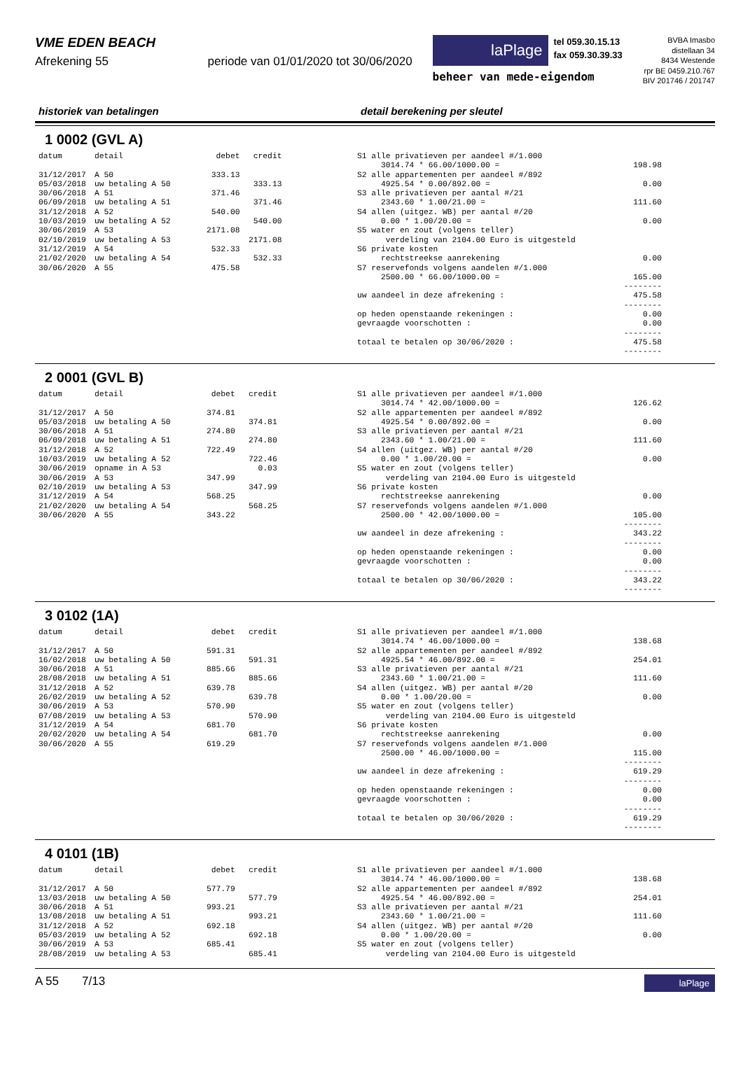VME EDEN BEACH
Afrekening 55 periode van 01/01/2020 tot 30/06/2020
laPlage
tel 059.30.15.13
fax 059.30.39.33
beheer van mede-eigendom
BVBA Imasbo
distellaan 34
8434 Westende
rpr BE 0459.210.767
BIV 201746 / 201747
historiek van betalingen detail berekening per sleutel
1 0002 (GVL A)
| datum | detail | debet | credit |
| --- | --- | --- | --- |
| 31/12/2017 | A 50 | 333.13 | |
| 05/03/2018 | uw betaling A 50 | | 333.13 |
| 30/06/2018 | A 51 | 371.46 | |
| 06/09/2018 | uw betaling A 51 | | 371.46 |
| 31/12/2018 | A 52 | 540.00 | |
| 10/03/2019 | uw betaling A 52 | | 540.00 |
| 30/06/2019 | A 53 | 2171.08 | |
| 02/10/2019 | uw betaling A 53 | | 2171.08 |
| 31/12/2019 | A 54 | 532.33 | |
| 21/02/2020 | uw betaling A 54 | | 532.33 |
| 30/06/2020 | A 55 | 475.58 | |
| S1 alle privatieven per aandeel #/1.000 | |
| 3014.74 * 66.00/1000.00 = | 198.98 |
| S2 alle appartementen per aandeel #/892 | |
| 4925.54 * 0.00/892.00 = | 0.00 |
| S3 alle privatieven per aantal #/21 | |
| 2343.60 * 1.00/21.00 = | 111.60 |
| S4 allen (uitgez. WB) per aantal #/20 | |
| 0.00 * 1.00/20.00 = | 0.00 |
| S5 water en zout (volgens teller) | |
| verdeling van 2104.00 Euro is uitgesteld | |
| S6 private kosten | |
| rechtstreekse aanrekening | 0.00 |
| S7 reservefonds volgens aandelen #/1.000 | |
| 2500.00 * 66.00/1000.00 = | 165.00 |
| | -------- |
| uw aandeel in deze afrekening : | 475.58 |
| | -------- |
| op heden openstaande rekeningen : | 0.00 |
| gevraagde voorschotten : | 0.00 |
| | -------- |
| totaal te betalen op 30/06/2020 : | 475.58 |
| | -------- |
2 0001 (GVL B)
| datum | detail | debet | credit |
| --- | --- | --- | --- |
| 31/12/2017 | A 50 | 374.81 | |
| 05/03/2018 | uw betaling A 50 | | 374.81 |
| 30/06/2018 | A 51 | 274.80 | |
| 06/09/2018 | uw betaling A 51 | | 274.80 |
| 31/12/2018 | A 52 | 722.49 | |
| 10/03/2019 | uw betaling A 52 | | 722.46 |
| 30/06/2019 | opname in A 53 | | 0.03 |
| 30/06/2019 | A 53 | 347.99 | |
| 02/10/2019 | uw betaling A 53 | | 347.99 |
| 31/12/2019 | A 54 | 568.25 | |
| 21/02/2020 | uw betaling A 54 | | 568.25 |
| 30/06/2020 | A 55 | 343.22 | |
| S1 alle privatieven per aandeel #/1.000 | |
| 3014.74 * 42.00/1000.00 = | 126.62 |
| S2 alle appartementen per aandeel #/892 | |
| 4925.54 * 0.00/892.00 = | 0.00 |
| S3 alle privatieven per aantal #/21 | |
| 2343.60 * 1.00/21.00 = | 111.60 |
| S4 allen (uitgez. WB) per aantal #/20 | |
| 0.00 * 1.00/20.00 = | 0.00 |
| S5 water en zout (volgens teller) | |
| verdeling van 2104.00 Euro is uitgesteld | |
| S6 private kosten | |
| rechtstreekse aanrekening | 0.00 |
| S7 reservefonds volgens aandelen #/1.000 | |
| 2500.00 * 42.00/1000.00 = | 105.00 |
| | -------- |
| uw aandeel in deze afrekening : | 343.22 |
| | -------- |
| op heden openstaande rekeningen : | 0.00 |
| gevraagde voorschotten : | 0.00 |
| | -------- |
| totaal te betalen op 30/06/2020 : | 343.22 |
| | -------- |
3 0102 (1A)
| datum | detail | debet | credit |
| --- | --- | --- | --- |
| 31/12/2017 | A 50 | 591.31 | |
| 16/02/2018 | uw betaling A 50 | | 591.31 |
| 30/06/2018 | A 51 | 885.66 | |
| 28/08/2018 | uw betaling A 51 | | 885.66 |
| 31/12/2018 | A 52 | 639.78 | |
| 26/02/2019 | uw betaling A 52 | | 639.78 |
| 30/06/2019 | A 53 | 570.90 | |
| 07/08/2019 | uw betaling A 53 | | 570.90 |
| 31/12/2019 | A 54 | 681.70 | |
| 20/02/2020 | uw betaling A 54 | | 681.70 |
| 30/06/2020 | A 55 | 619.29 | |
| S1 alle privatieven per aandeel #/1.000 | |
| 3014.74 * 46.00/1000.00 = | 138.68 |
| S2 alle appartementen per aandeel #/892 | |
| 4925.54 * 46.00/892.00 = | 254.01 |
| S3 alle privatieven per aantal #/21 | |
| 2343.60 * 1.00/21.00 = | 111.60 |
| S4 allen (uitgez. WB) per aantal #/20 | |
| 0.00 * 1.00/20.00 = | 0.00 |
| S5 water en zout (volgens teller) | |
| verdeling van 2104.00 Euro is uitgesteld | |
| S6 private kosten | |
| rechtstreekse aanrekening | 0.00 |
| S7 reservefonds volgens aandelen #/1.000 | |
| 2500.00 * 46.00/1000.00 = | 115.00 |
| | -------- |
| uw aandeel in deze afrekening : | 619.29 |
| | -------- |
| op heden openstaande rekeningen : | 0.00 |
| gevraagde voorschotten : | 0.00 |
| | -------- |
| totaal te betalen op 30/06/2020 : | 619.29 |
| | -------- |
4 0101 (1B)
| datum | detail | debet | credit |
| --- | --- | --- | --- |
| 31/12/2017 | A 50 | 577.79 | |
| 13/03/2018 | uw betaling A 50 | | 577.79 |
| 30/06/2018 | A 51 | 993.21 | |
| 13/08/2018 | uw betaling A 51 | | 993.21 |
| 31/12/2018 | A 52 | 692.18 | |
| 05/03/2019 | uw betaling A 52 | | 692.18 |
| 30/06/2019 | A 53 | 685.41 | |
| 28/08/2019 | uw betaling A 53 | | 685.41 |
| S1 alle privatieven per aandeel #/1.000 | |
| 3014.74 * 46.00/1000.00 = | 138.68 |
| S2 alle appartementen per aandeel #/892 | |
| 4925.54 * 46.00/892.00 = | 254.01 |
| S3 alle privatieven per aantal #/21 | |
| 2343.60 * 1.00/21.00 = | 111.60 |
| S4 allen (uitgez. WB) per aantal #/20 | |
| 0.00 * 1.00/20.00 = | 0.00 |
| S5 water en zout (volgens teller) | |
| verdeling van 2104.00 Euro is uitgesteld | |
A 55 7/13
laPlage